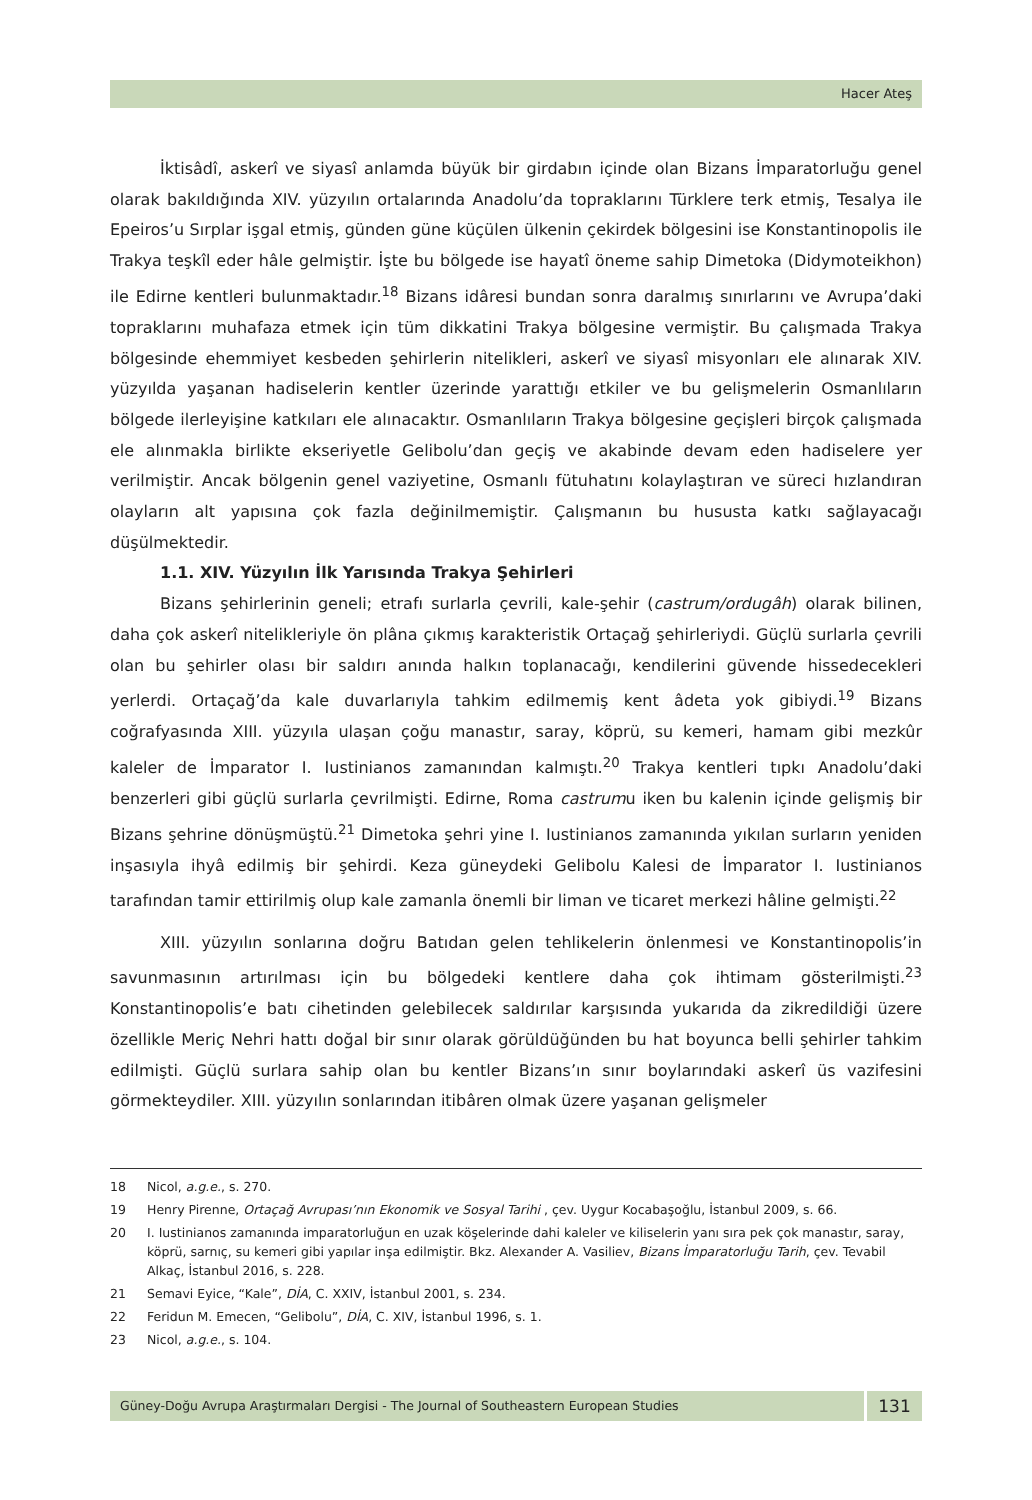Hacer Ateş
İktisâdî, askerî ve siyasî anlamda büyük bir girdabın içinde olan Bizans İmparatorluğu genel olarak bakıldığında XIV. yüzyılın ortalarında Anadolu’da topraklarını Türklere terk etmiş, Tesalya ile Epeiros’u Sırplar işgal etmiş, günden güne küçülen ülkenin çekirdek bölgesini ise Konstantinopolis ile Trakya teşkîl eder hâle gelmiştir. İşte bu bölgede ise hayatî öneme sahip Dimetoka (Didymoteikhon) ile Edirne kentleri bulunmaktadır.<sup>18</sup> Bizans idâresi bundan sonra daralmış sınırlarını ve Avrupa’daki topraklarını muhafaza etmek için tüm dikkatini Trakya bölgesine vermiştir. Bu çalışmada Trakya bölgesinde ehemmiyet kesbeden şehirlerin nitelikleri, askerî ve siyasî misyonları ele alınarak XIV. yüzyılda yaşanan hadiselerin kentler üzerinde yarattığı etkiler ve bu gelişmelerin Osmanlıların bölgede ilerleyişine katkıları ele alınacaktır. Osmanlıların Trakya bölgesine geçişleri birçok çalışmada ele alınmakla birlikte ekseriyetle Gelibolu’dan geçiş ve akabinde devam eden hadiselere yer verilmiştir. Ancak bölgenin genel vaziyetine, Osmanlı fütuhatını kolaylaştıran ve süreci hızlandıran olayların alt yapısına çok fazla değinilmemiştir. Çalışmanın bu hususta katkı sağlayacağı düşülmektedir.
1.1. XIV. Yüzyılın İlk Yarısında Trakya Şehirleri
Bizans şehirlerinin geneli; etrafı surlarla çevrili, kale-şehir (castrum/ordugâh) olarak bilinen, daha çok askerî nitelikleriyle ön plâna çıkmış karakteristik Ortaçağ şehirleriydi. Güçlü surlarla çevrili olan bu şehirler olası bir saldırı anında halkın toplanacağı, kendilerini güvende hissedecekleri yerlerdi. Ortaçağ’da kale duvarlarıyla tahkim edilmemiş kent âdeta yok gibiydi.<sup>19</sup> Bizans coğrafyasında XIII. yüzyıla ulaşan çoğu manastır, saray, köprü, su kemeri, hamam gibi mezkûr kaleler de İmparator I. Iustinianos zamanından kalmıştı.<sup>20</sup> Trakya kentleri tıpkı Anadolu’daki benzerleri gibi güçlü surlarla çevrilmişti. Edirne, Roma castrumu iken bu kalenin içinde gelişmiş bir Bizans şehrine dönüşmüştü.<sup>21</sup> Dimetoka şehri yine I. Iustinianos zamanında yıkılan surların yeniden inşasıyla ihyâ edilmiş bir şehirdi. Keza güneydeki Gelibolu Kalesi de İmparator I. Iustinianos tarafından tamir ettirilmiş olup kale zamanla önemli bir liman ve ticaret merkezi hâline gelmişti.<sup>22</sup>
XIII. yüzyılın sonlarına doğru Batıdan gelen tehlikelerin önlenmesi ve Konstantinopolis’in savunmasının artırılması için bu bölgedeki kentlere daha çok ihtimam gösterilmişti.<sup>23</sup> Konstantinopolis’e batı cihetinden gelebilecek saldırılar karşısında yukarıda da zikredildiği üzere özellikle Meriç Nehri hattı doğal bir sınır olarak görüldüğünden bu hat boyunca belli şehirler tahkim edilmişti. Güçlü surlara sahip olan bu kentler Bizans’ın sınır boylarındaki askerî üs vazifesini görmekteydiler. XIII. yüzyılın sonlarından itibâren olmak üzere yaşanan gelişmeler
18 Nicol, a.g.e., s. 270.
19 Henry Pirenne, Ortaçağ Avrupası’nın Ekonomik ve Sosyal Tarihi , çev. Uygur Kocabaşoğlu, İstanbul 2009, s. 66.
20 I. Iustinianos zamanında imparatorluğun en uzak köşelerinde dahi kaleler ve kiliselerin yanı sıra pek çok manastır, saray, köprü, sarnıç, su kemeri gibi yapılar inşa edilmiştir. Bkz. Alexander A. Vasiliev, Bizans İmparatorluğu Tarih, çev. Tevabil Alkaç, İstanbul 2016, s. 228.
21 Semavi Eyice, “Kale”, DİA, C. XXIV, İstanbul 2001, s. 234.
22 Feridun M. Emecen, “Gelibolu”, DİA, C. XIV, İstanbul 1996, s. 1.
23 Nicol, a.g.e., s. 104.
Güney-Doğu Avrupa Araştırmaları Dergisi - The Journal of Southeastern European Studies
131